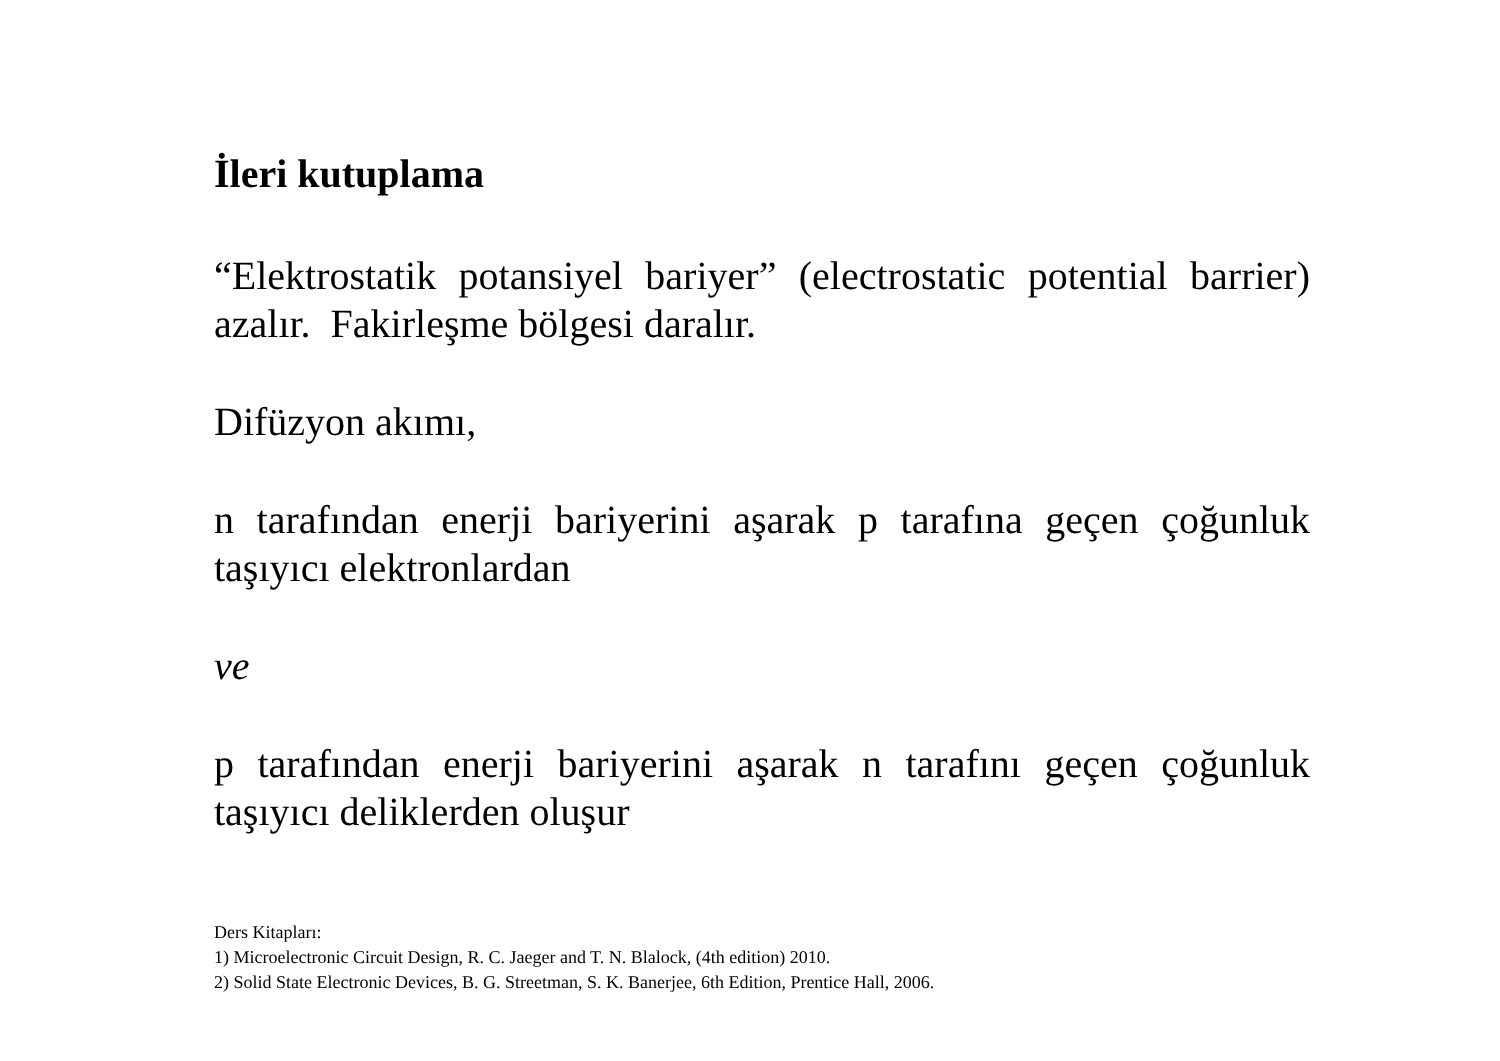İleri kutuplama
“Elektrostatik potansiyel bariyer” (electrostatic potential barrier) azalır. Fakirleşme bölgesi daralır.
Difüzyon akımı,
n tarafından enerji bariyerini aşarak p tarafına geçen çoğunluk taşıyıcı elektronlardan
ve
p tarafından enerji bariyerini aşarak n tarafını geçen çoğunluk taşıyıcı deliklerden oluşur
Ders Kitapları:
1) Microelectronic Circuit Design, R. C. Jaeger and T. N. Blalock, (4th edition) 2010.
2) Solid State Electronic Devices, B. G. Streetman, S. K. Banerjee, 6th Edition, Prentice Hall, 2006.